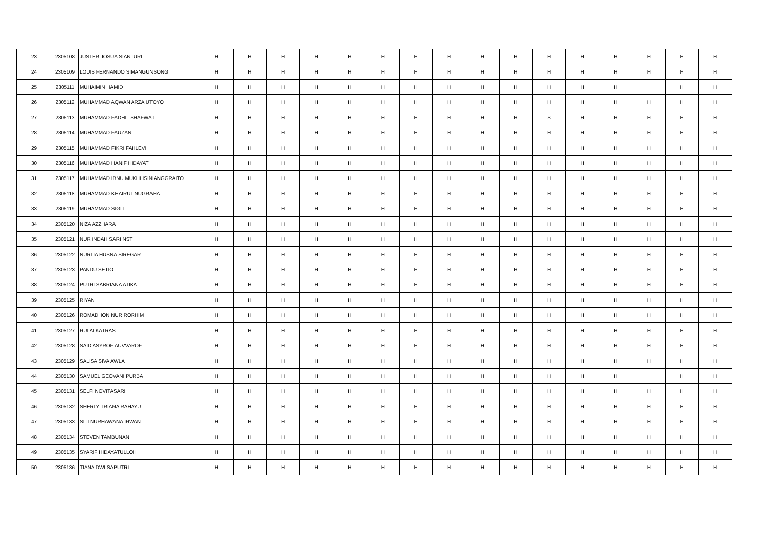| 23 | 2305108 | JUSTER JOSUA SIANTURI | H | H | H | H | H | H | H | H | H | H | H | H | H | H | H | H |
| 24 | 2305109 | LOUIS FERNANDO SIMANGUNSONG | H | H | H | H | H | H | H | H | H | H | H | H | H | H | H | H |
| 25 | 2305111 | MUHAIMIN HAMID | H | H | H | H | H | H | H | H | H | H | H | H | H | | H | H |
| 26 | 2305112 | MUHAMMAD AQWAN ARZA UTOYO | H | H | H | H | H | H | H | H | H | H | H | H | H | H | H | H |
| 27 | 2305113 | MUHAMMAD FADHIL SHAFWAT | H | H | H | H | H | H | H | H | H | H | S | H | H | H | H | H |
| 28 | 2305114 | MUHAMMAD FAUZAN | H | H | H | H | H | H | H | H | H | H | H | H | H | H | H | H |
| 29 | 2305115 | MUHAMMAD FIKRI FAHLEVI | H | H | H | H | H | H | H | H | H | H | H | H | H | H | H | H |
| 30 | 2305116 | MUHAMMAD HANIF HIDAYAT | H | H | H | H | H | H | H | H | H | H | H | H | H | H | H | H |
| 31 | 2305117 | MUHAMMAD IBNU MUKHLISIN ANGGRAITO | H | H | H | H | H | H | H | H | H | H | H | H | H | H | H | H |
| 32 | 2305118 | MUHAMMAD KHAIRUL NUGRAHA | H | H | H | H | H | H | H | H | H | H | H | H | H | H | H | H |
| 33 | 2305119 | MUHAMMAD SIGIT | H | H | H | H | H | H | H | H | H | H | H | H | H | H | H | H |
| 34 | 2305120 | NIZA AZZHARA | H | H | H | H | H | H | H | H | H | H | H | H | H | H | H | H |
| 35 | 2305121 | NUR INDAH SARI NST | H | H | H | H | H | H | H | H | H | H | H | H | H | H | H | H |
| 36 | 2305122 | NURLIA HUSNA SIREGAR | H | H | H | H | H | H | H | H | H | H | H | H | H | H | H | H |
| 37 | 2305123 | PANDU SETIO | H | H | H | H | H | H | H | H | H | H | H | H | H | H | H | H |
| 38 | 2305124 | PUTRI SABRIANA ATIKA | H | H | H | H | H | H | H | H | H | H | H | H | H | H | H | H |
| 39 | 2305125 | RIYAN | H | H | H | H | H | H | H | H | H | H | H | H | H | H | H | H |
| 40 | 2305126 | ROMADHON NUR RORHIM | H | H | H | H | H | H | H | H | H | H | H | H | H | H | H | H |
| 41 | 2305127 | RUI ALKATRAS | H | H | H | H | H | H | H | H | H | H | H | H | H | H | H | H |
| 42 | 2305128 | SAID ASYROF AUVVAROF | H | H | H | H | H | H | H | H | H | H | H | H | H | H | H | H |
| 43 | 2305129 | SALISA SIVA AWLA | H | H | H | H | H | H | H | H | H | H | H | H | H | H | H | H |
| 44 | 2305130 | SAMUEL GEOVANI PURBA | H | H | H | H | H | H | H | H | H | H | H | H | H | | H | H |
| 45 | 2305131 | SELFI NOVITASARI | H | H | H | H | H | H | H | H | H | H | H | H | H | H | H | H |
| 46 | 2305132 | SHERLY TRIANA RAHAYU | H | H | H | H | H | H | H | H | H | H | H | H | H | H | H | H |
| 47 | 2305133 | SITI NURHAWANA IRWAN | H | H | H | H | H | H | H | H | H | H | H | H | H | H | H | H |
| 48 | 2305134 | STEVEN TAMBUNAN | H | H | H | H | H | H | H | H | H | H | H | H | H | H | H | H |
| 49 | 2305135 | SYARIF HIDAYATULLOH | H | H | H | H | H | H | H | H | H | H | H | H | H | H | H | H |
| 50 | 2305136 | TIANA DWI SAPUTRI | H | H | H | H | H | H | H | H | H | H | H | H | H | H | H | H |